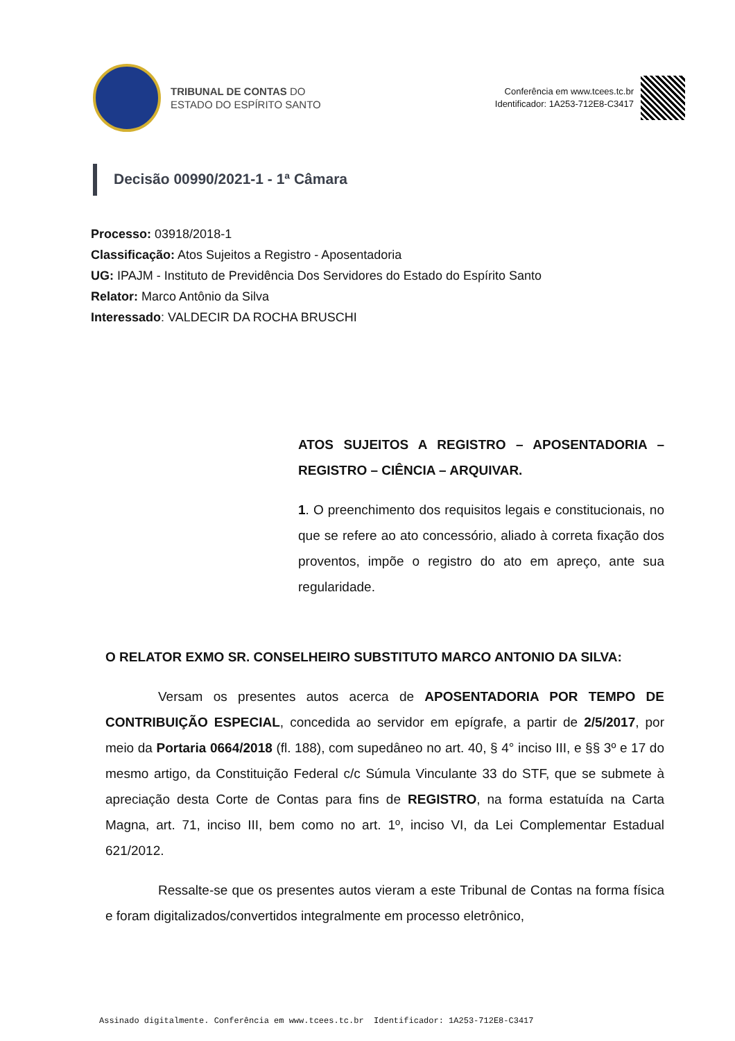TRIBUNAL DE CONTAS DO
ESTADO DO ESPÍRITO SANTO
Conferência em www.tcees.tc.br
Identificador: 1A253-712E8-C3417
Decisão 00990/2021-1 - 1ª Câmara
Processo: 03918/2018-1
Classificação: Atos Sujeitos a Registro - Aposentadoria
UG: IPAJM - Instituto de Previdência Dos Servidores do Estado do Espírito Santo
Relator: Marco Antônio da Silva
Interessado: VALDECIR DA ROCHA BRUSCHI
ATOS SUJEITOS A REGISTRO – APOSENTADORIA – REGISTRO – CIÊNCIA – ARQUIVAR.
1. O preenchimento dos requisitos legais e constitucionais, no que se refere ao ato concessório, aliado à correta fixação dos proventos, impõe o registro do ato em apreço, ante sua regularidade.
O RELATOR EXMO SR. CONSELHEIRO SUBSTITUTO MARCO ANTONIO DA SILVA:
Versam os presentes autos acerca de APOSENTADORIA POR TEMPO DE CONTRIBUIÇÃO ESPECIAL, concedida ao servidor em epígrafe, a partir de 2/5/2017, por meio da Portaria 0664/2018 (fl. 188), com supedâneo no art. 40, § 4° inciso III, e §§ 3º e 17 do mesmo artigo, da Constituição Federal c/c Súmula Vinculante 33 do STF, que se submete à apreciação desta Corte de Contas para fins de REGISTRO, na forma estatuída na Carta Magna, art. 71, inciso III, bem como no art. 1º, inciso VI, da Lei Complementar Estadual 621/2012.
Ressalte-se que os presentes autos vieram a este Tribunal de Contas na forma física e foram digitalizados/convertidos integralmente em processo eletrônico,
Assinado digitalmente. Conferência em www.tcees.tc.br Identificador: 1A253-712E8-C3417